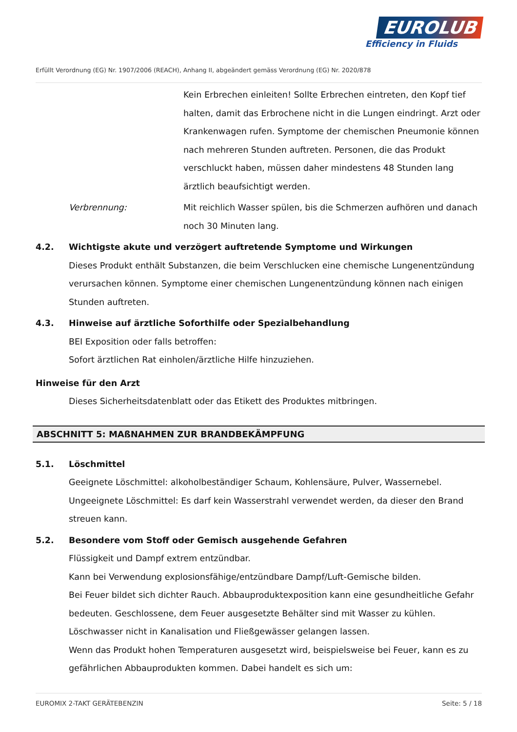EUROLUB
Efficiency in Fluids
Erfüllt Verordnung (EG) Nr. 1907/2006 (REACH), Anhang II, abgeändert gemäss Verordnung (EG) Nr. 2020/878
Kein Erbrechen einleiten! Sollte Erbrechen eintreten, den Kopf tief halten, damit das Erbrochene nicht in die Lungen eindringt. Arzt oder Krankenwagen rufen. Symptome der chemischen Pneumonie können nach mehreren Stunden auftreten. Personen, die das Produkt verschluckt haben, müssen daher mindestens 48 Stunden lang ärztlich beaufsichtigt werden.
Verbrennung: Mit reichlich Wasser spülen, bis die Schmerzen aufhören und danach noch 30 Minuten lang.
4.2. Wichtigste akute und verzögert auftretende Symptome und Wirkungen
Dieses Produkt enthält Substanzen, die beim Verschlucken eine chemische Lungenentzündung verursachen können. Symptome einer chemischen Lungenentzündung können nach einigen Stunden auftreten.
4.3. Hinweise auf ärztliche Soforthilfe oder Spezialbehandlung
BEI Exposition oder falls betroffen:
Sofort ärztlichen Rat einholen/ärztliche Hilfe hinzuziehen.
Hinweise für den Arzt
Dieses Sicherheitsdatenblatt oder das Etikett des Produktes mitbringen.
ABSCHNITT 5: MAßNAHMEN ZUR BRANDBEKÄMPFUNG
5.1. Löschmittel
Geeignete Löschmittel: alkoholbeständiger Schaum, Kohlensäure, Pulver, Wassernebel.
Ungeeignete Löschmittel: Es darf kein Wasserstrahl verwendet werden, da dieser den Brand streuen kann.
5.2. Besondere vom Stoff oder Gemisch ausgehende Gefahren
Flüssigkeit und Dampf extrem entzündbar.
Kann bei Verwendung explosionsfähige/entzündbare Dampf/Luft-Gemische bilden.
Bei Feuer bildet sich dichter Rauch. Abbauproduktexposition kann eine gesundheitliche Gefahr bedeuten. Geschlossene, dem Feuer ausgesetzte Behälter sind mit Wasser zu kühlen.
Löschwasser nicht in Kanalisation und Fließgewässer gelangen lassen.
Wenn das Produkt hohen Temperaturen ausgesetzt wird, beispielsweise bei Feuer, kann es zu gefährlichen Abbauprodukten kommen. Dabei handelt es sich um:
EUROMIX 2-TAKT GERÄTEBENZIN Seite: 5 / 18